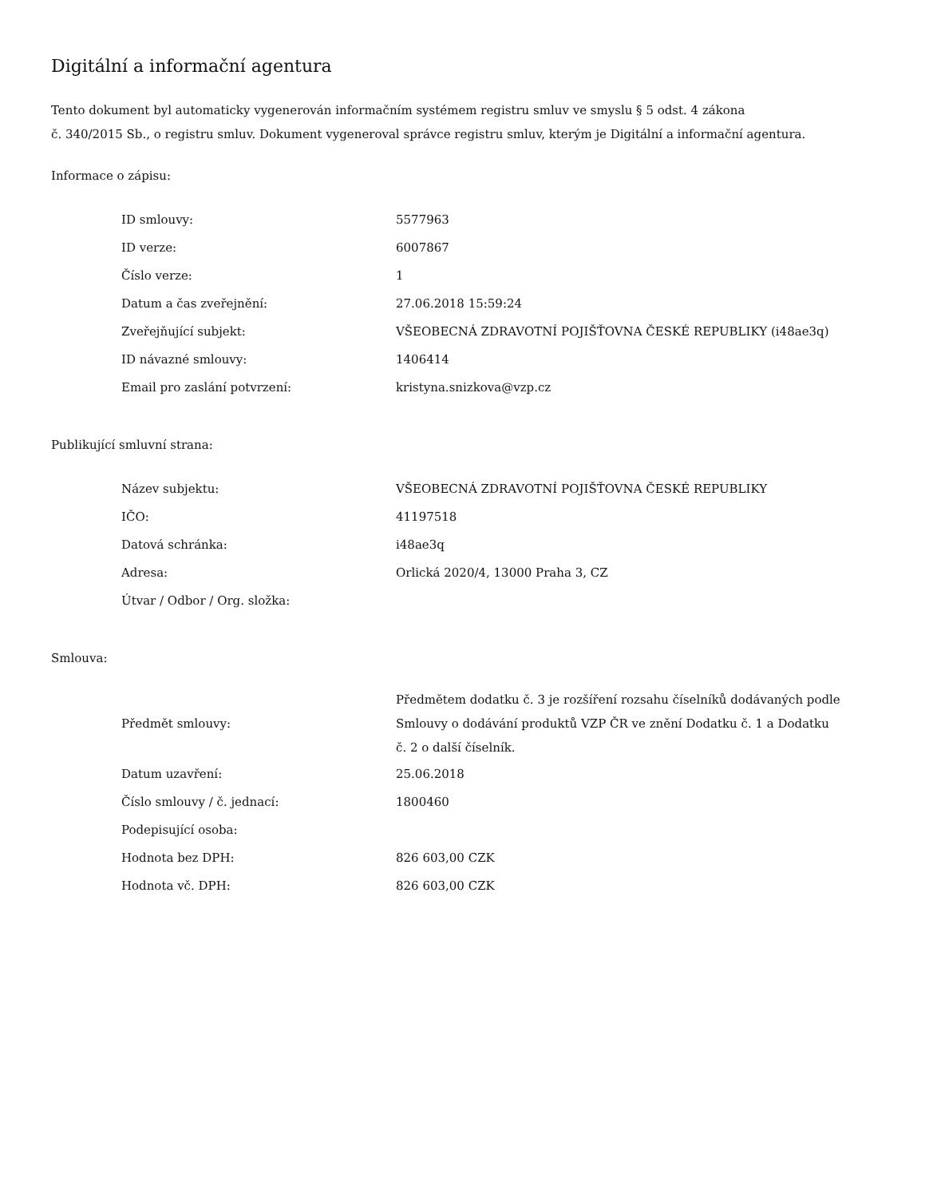Digitální a informační agentura
Tento dokument byl automaticky vygenerován informačním systémem registru smluv ve smyslu § 5 odst. 4 zákona
č. 340/2015 Sb., o registru smluv. Dokument vygeneroval správce registru smluv, kterým je Digitální a informační agentura.
Informace o zápisu:
| ID smlouvy: | 5577963 |
| ID verze: | 6007867 |
| Číslo verze: | 1 |
| Datum a čas zveřejnění: | 27.06.2018 15:59:24 |
| Zveřejňující subjekt: | VŠEOBECNÁ ZDRAVOTNÍ POJIŠŤOVNA ČESKÉ REPUBLIKY (i48ae3q) |
| ID návazné smlouvy: | 1406414 |
| Email pro zaslání potvrzení: | kristyna.snizkova@vzp.cz |
Publikující smluvní strana:
| Název subjektu: | VŠEOBECNÁ ZDRAVOTNÍ POJIŠŤOVNA ČESKÉ REPUBLIKY |
| IČO: | 41197518 |
| Datová schránka: | i48ae3q |
| Adresa: | Orlická 2020/4, 13000 Praha 3, CZ |
| Útvar / Odbor / Org. složka: | |
Smlouva:
| Předmět smlouvy: | Předmětem dodatku č. 3 je rozšíření rozsahu číselníků dodávaných podle Smlouvy o dodávání produktů VZP ČR ve znění Dodatku č. 1 a Dodatku č. 2 o další číselník. |
| Datum uzavření: | 25.06.2018 |
| Číslo smlouvy / č. jednací: | 1800460 |
| Podepisující osoba: | |
| Hodnota bez DPH: | 826 603,00 CZK |
| Hodnota vč. DPH: | 826 603,00 CZK |